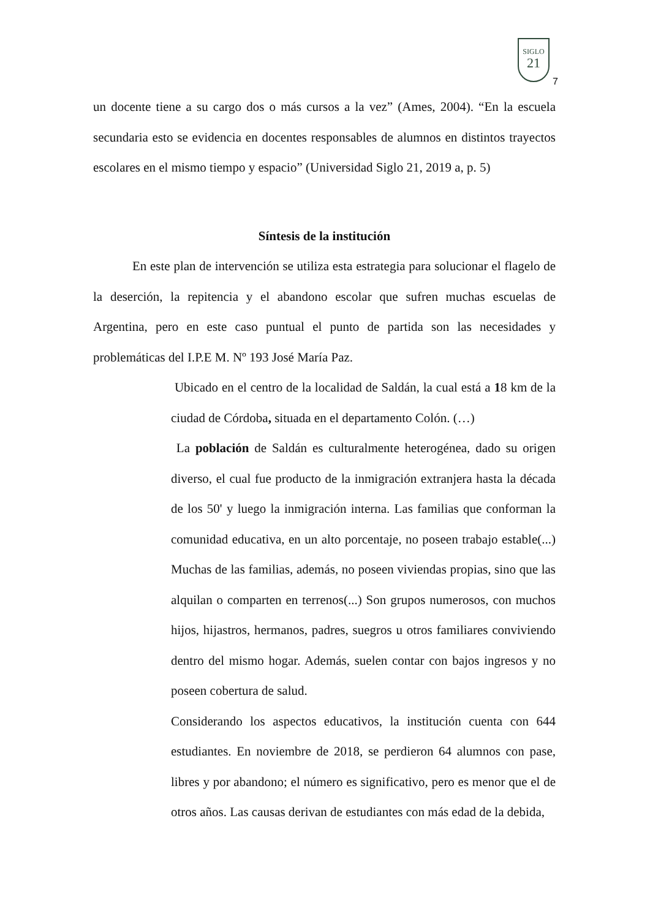SIGLO
21
7
un docente tiene a su cargo dos o más cursos a la vez” (Ames, 2004). “En la escuela secundaria esto se evidencia en docentes responsables de alumnos en distintos trayectos escolares en el mismo tiempo y espacio” (Universidad Siglo 21, 2019 a, p. 5)
Síntesis de la institución
En este plan de intervención se utiliza esta estrategia para solucionar el flagelo de la deserción, la repitencia y el abandono escolar que sufren muchas escuelas de Argentina, pero en este caso puntual el punto de partida son las necesidades y problemáticas del I.P.E M. Nº 193 José María Paz.
Ubicado en el centro de la localidad de Saldán, la cual está a 18 km de la ciudad de Córdoba, situada en el departamento Colón. (…)
La población de Saldán es culturalmente heterogénea, dado su origen diverso, el cual fue producto de la inmigración extranjera hasta la década de los 50' y luego la inmigración interna. Las familias que conforman la comunidad educativa, en un alto porcentaje, no poseen trabajo estable(...) Muchas de las familias, además, no poseen viviendas propias, sino que las alquilan o comparten en terrenos(...) Son grupos numerosos, con muchos hijos, hijastros, hermanos, padres, suegros u otros familiares conviviendo dentro del mismo hogar. Además, suelen contar con bajos ingresos y no poseen cobertura de salud.
Considerando los aspectos educativos, la institución cuenta con 644 estudiantes. En noviembre de 2018, se perdieron 64 alumnos con pase, libres y por abandono; el número es significativo, pero es menor que el de otros años. Las causas derivan de estudiantes con más edad de la debida,